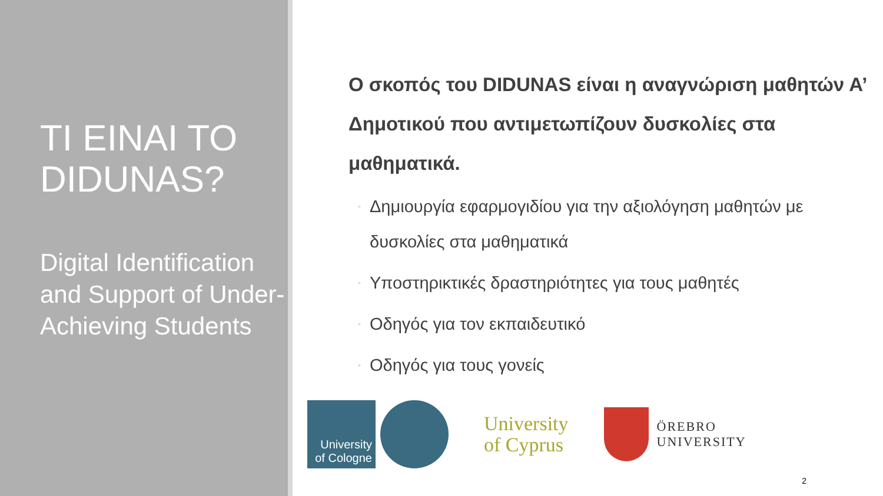TI EINAI TO DIDUNAS?
Digital Identification and Support of Under-Achieving Students
Ο σκοπός του DIDUNAS είναι η αναγνώριση μαθητών Α’ Δημοτικού που αντιμετωπίζουν δυσκολίες στα μαθηματικά.
◦ Δημιουργία εφαρμογιδίου για την αξιολόγηση μαθητών με δυσκολίες στα μαθηματικά
◦ Υποστηρικτικές δραστηριότητες για τους μαθητές
◦ Οδηγός για τον εκπαιδευτικό
◦ Οδηγός για τους γονείς
University of Cologne
University
of Cyprus
ÖREBRO
UNIVERSITY
2